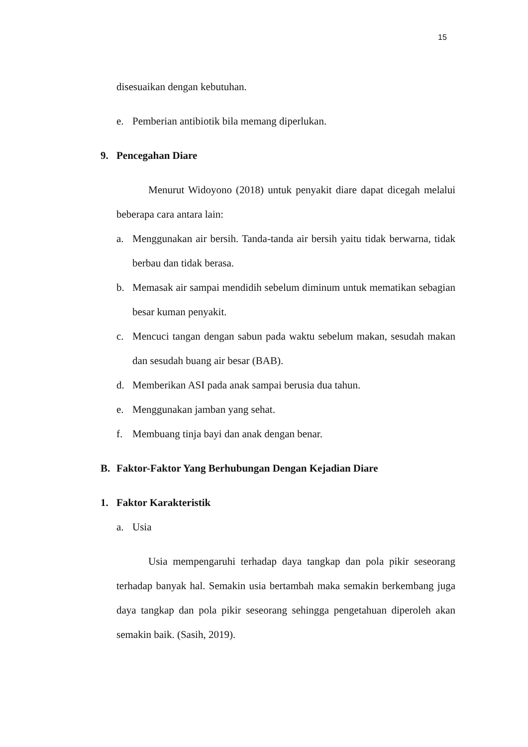15
disesuaikan dengan kebutuhan.
e. Pemberian antibiotik bila memang diperlukan.
9. Pencegahan Diare
Menurut Widoyono (2018) untuk penyakit diare dapat dicegah melalui beberapa cara antara lain:
a. Menggunakan air bersih. Tanda-tanda air bersih yaitu tidak berwarna, tidak berbau dan tidak berasa.
b. Memasak air sampai mendidih sebelum diminum untuk mematikan sebagian besar kuman penyakit.
c. Mencuci tangan dengan sabun pada waktu sebelum makan, sesudah makan dan sesudah buang air besar (BAB).
d. Memberikan ASI pada anak sampai berusia dua tahun.
e. Menggunakan jamban yang sehat.
f. Membuang tinja bayi dan anak dengan benar.
B. Faktor-Faktor Yang Berhubungan Dengan Kejadian Diare
1. Faktor Karakteristik
a. Usia
Usia mempengaruhi terhadap daya tangkap dan pola pikir seseorang terhadap banyak hal. Semakin usia bertambah maka semakin berkembang juga daya tangkap dan pola pikir seseorang sehingga pengetahuan diperoleh akan semakin baik. (Sasih, 2019).